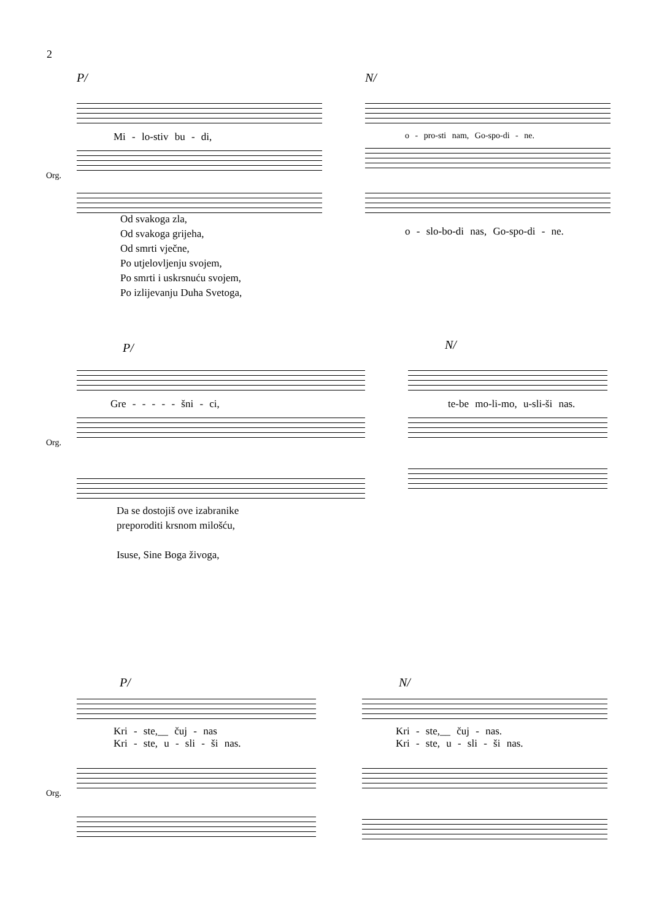2
P/
Mi - lo-stiv bu - di,
Org.
N/
o - pro-sti nam, Go-spo-di - ne.
o - slo-bo-di nas, Go-spo-di - ne.
Od svakoga zla,
Od svakoga grijeha,
Od smrti vječne,
Po utjelovljenju svojem,
Po smrti i uskrsnuću svojem,
Po izlijevanju Duha Svetoga,
P/
Gre - - - - - šni - ci,
Org.
N/
te-be mo-li-mo, u-sli-ši nas.
Da se dostojiš ove izabranike
preporoditi krsnom milošću,
Isuse, Sine Boga živoga,
P/
Kri - ste,__ čuj - nas
Kri - ste, u - sli - ši nas.
Org.
N/
Kri - ste,__ čuj - nas.
Kri - ste, u - sli - ši nas.